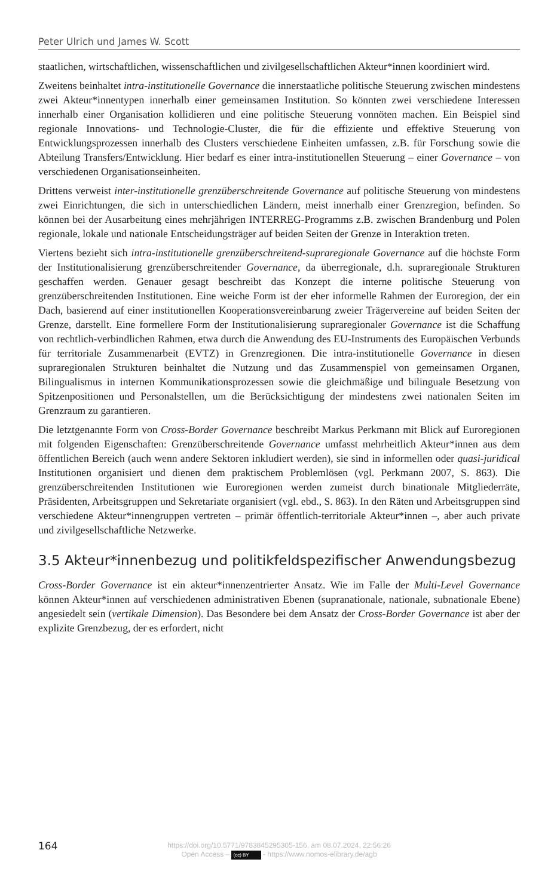Peter Ulrich und James W. Scott
staatlichen, wirtschaftlichen, wissenschaftlichen und zivilgesellschaftlichen Akteur*innen koordiniert wird.
Zweitens beinhaltet intra-institutionelle Governance die innerstaatliche politische Steuerung zwischen mindestens zwei Akteur*innentypen innerhalb einer gemeinsamen Institution. So könnten zwei verschiedene Interessen innerhalb einer Organisation kollidieren und eine politische Steuerung vonnöten machen. Ein Beispiel sind regionale Innovations- und Technologie-Cluster, die für die effiziente und effektive Steuerung von Entwicklungsprozessen innerhalb des Clusters verschiedene Einheiten umfassen, z.B. für Forschung sowie die Abteilung Transfers/Entwicklung. Hier bedarf es einer intra-institutionellen Steuerung – einer Governance – von verschiedenen Organisationseinheiten.
Drittens verweist inter-institutionelle grenzüberschreitende Governance auf politische Steuerung von mindestens zwei Einrichtungen, die sich in unterschiedlichen Ländern, meist innerhalb einer Grenzregion, befinden. So können bei der Ausarbeitung eines mehrjährigen INTERREG-Programms z.B. zwischen Brandenburg und Polen regionale, lokale und nationale Entscheidungsträger auf beiden Seiten der Grenze in Interaktion treten.
Viertens bezieht sich intra-institutionelle grenzüberschreitend-supraregionale Governance auf die höchste Form der Institutionalisierung grenzüberschreitender Governance, da überregionale, d.h. supraregionale Strukturen geschaffen werden. Genauer gesagt beschreibt das Konzept die interne politische Steuerung von grenzüberschreitenden Institutionen. Eine weiche Form ist der eher informelle Rahmen der Euroregion, der ein Dach, basierend auf einer institutionellen Kooperationsvereinbarung zweier Trägervereine auf beiden Seiten der Grenze, darstellt. Eine formellere Form der Institutionalisierung supraregionaler Governance ist die Schaffung von rechtlich-verbindlichen Rahmen, etwa durch die Anwendung des EU-Instruments des Europäischen Verbunds für territoriale Zusammenarbeit (EVTZ) in Grenzregionen. Die intra-institutionelle Governance in diesen supraregionalen Strukturen beinhaltet die Nutzung und das Zusammenspiel von gemeinsamen Organen, Bilingualismus in internen Kommunikationsprozessen sowie die gleichmäßige und bilinguale Besetzung von Spitzenpositionen und Personalstellen, um die Berücksichtigung der mindestens zwei nationalen Seiten im Grenzraum zu garantieren.
Die letztgenannte Form von Cross-Border Governance beschreibt Markus Perkmann mit Blick auf Euroregionen mit folgenden Eigenschaften: Grenzüberschreitende Governance umfasst mehrheitlich Akteur*innen aus dem öffentlichen Bereich (auch wenn andere Sektoren inkludiert werden), sie sind in informellen oder quasi-juridical Institutionen organisiert und dienen dem praktischem Problemlösen (vgl. Perkmann 2007, S. 863). Die grenzüberschreitenden Institutionen wie Euroregionen werden zumeist durch binationale Mitgliederräte, Präsidenten, Arbeitsgruppen und Sekretariate organisiert (vgl. ebd., S. 863). In den Räten und Arbeitsgruppen sind verschiedene Akteur*innengruppen vertreten – primär öffentlich-territoriale Akteur*innen –, aber auch private und zivilgesellschaftliche Netzwerke.
3.5 Akteur*innenbezug und politikfeldspezifischer Anwendungsbezug
Cross-Border Governance ist ein akteur*innenzentrierter Ansatz. Wie im Falle der Multi-Level Governance können Akteur*innen auf verschiedenen administrativen Ebenen (supranationale, nationale, subnationale Ebene) angesiedelt sein (vertikale Dimension). Das Besondere bei dem Ansatz der Cross-Border Governance ist aber der explizite Grenzbezug, der es erfordert, nicht
164
https://doi.org/10.5771/9783845295305-156, am 08.07.2024, 22:56:26
Open Access – (cc) BY - https://www.nomos-elibrary.de/agb